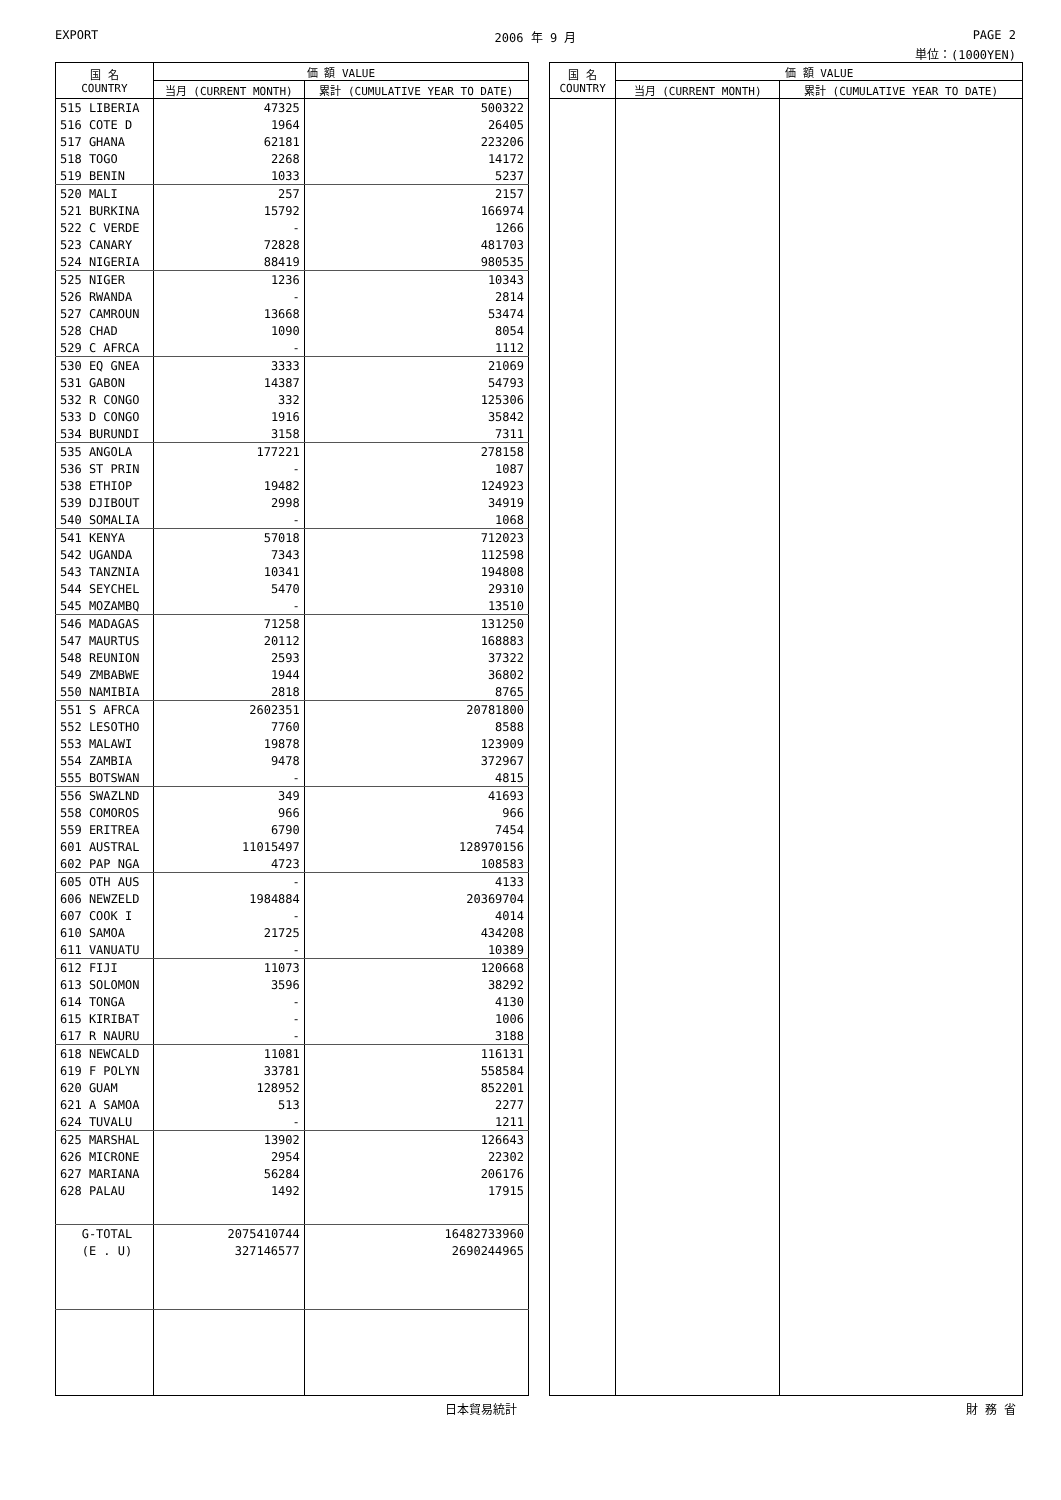EXPORT 2006 年 9 月 PAGE 2
単位：(1000YEN)
| 国 名 COUNTRY | 価 額 VALUE | |
| --- | --- | --- |
| | 当月 (CURRENT MONTH) | 累計 (CUMULATIVE YEAR TO DATE) |
| 515 LIBERIA | 47325 | 500322 |
| 516 COTE D | 1964 | 26405 |
| 517 GHANA | 62181 | 223206 |
| 518 TOGO | 2268 | 14172 |
| 519 BENIN | 1033 | 5237 |
| 520 MALI | 257 | 2157 |
| 521 BURKINA | 15792 | 166974 |
| 522 C VERDE | - | 1266 |
| 523 CANARY | 72828 | 481703 |
| 524 NIGERIA | 88419 | 980535 |
| 525 NIGER | 1236 | 10343 |
| 526 RWANDA | - | 2814 |
| 527 CAMROUN | 13668 | 53474 |
| 528 CHAD | 1090 | 8054 |
| 529 C AFRCA | - | 1112 |
| 530 EQ GNEA | 3333 | 21069 |
| 531 GABON | 14387 | 54793 |
| 532 R CONGO | 332 | 125306 |
| 533 D CONGO | 1916 | 35842 |
| 534 BURUNDI | 3158 | 7311 |
| 535 ANGOLA | 177221 | 278158 |
| 536 ST PRIN | - | 1087 |
| 538 ETHIOP | 19482 | 124923 |
| 539 DJIBOUT | 2998 | 34919 |
| 540 SOMALIA | - | 1068 |
| 541 KENYA | 57018 | 712023 |
| 542 UGANDA | 7343 | 112598 |
| 543 TANZNIA | 10341 | 194808 |
| 544 SEYCHEL | 5470 | 29310 |
| 545 MOZAMBQ | - | 13510 |
| 546 MADAGAS | 71258 | 131250 |
| 547 MAURTUS | 20112 | 168883 |
| 548 REUNION | 2593 | 37322 |
| 549 ZMBABWE | 1944 | 36802 |
| 550 NAMIBIA | 2818 | 8765 |
| 551 S AFRCA | 2602351 | 20781800 |
| 552 LESOTHO | 7760 | 8588 |
| 553 MALAWI | 19878 | 123909 |
| 554 ZAMBIA | 9478 | 372967 |
| 555 BOTSWAN | - | 4815 |
| 556 SWAZLND | 349 | 41693 |
| 558 COMOROS | 966 | 966 |
| 559 ERITREA | 6790 | 7454 |
| 601 AUSTRAL | 11015497 | 128970156 |
| 602 PAP NGA | 4723 | 108583 |
| 605 OTH AUS | - | 4133 |
| 606 NEWZELD | 1984884 | 20369704 |
| 607 COOK I | - | 4014 |
| 610 SAMOA | 21725 | 434208 |
| 611 VANUATU | - | 10389 |
| 612 FIJI | 11073 | 120668 |
| 613 SOLOMON | 3596 | 38292 |
| 614 TONGA | - | 4130 |
| 615 KIRIBAT | - | 1006 |
| 617 R NAURU | - | 3188 |
| 618 NEWCALD | 11081 | 116131 |
| 619 F POLYN | 33781 | 558584 |
| 620 GUAM | 128952 | 852201 |
| 621 A SAMOA | 513 | 2277 |
| 624 TUVALU | - | 1211 |
| 625 MARSHAL | 13902 | 126643 |
| 626 MICRONE | 2954 | 22302 |
| 627 MARIANA | 56284 | 206176 |
| 628 PALAU | 1492 | 17915 |
| G-TOTAL | 2075410744 | 16482733960 |
| (E . U) | 327146577 | 2690244965 |
| 国 名 COUNTRY | 価 額 VALUE | |
| --- | --- | --- |
| | 当月 (CURRENT MONTH) | 累計 (CUMULATIVE YEAR TO DATE) |
日本貿易統計 財 務 省